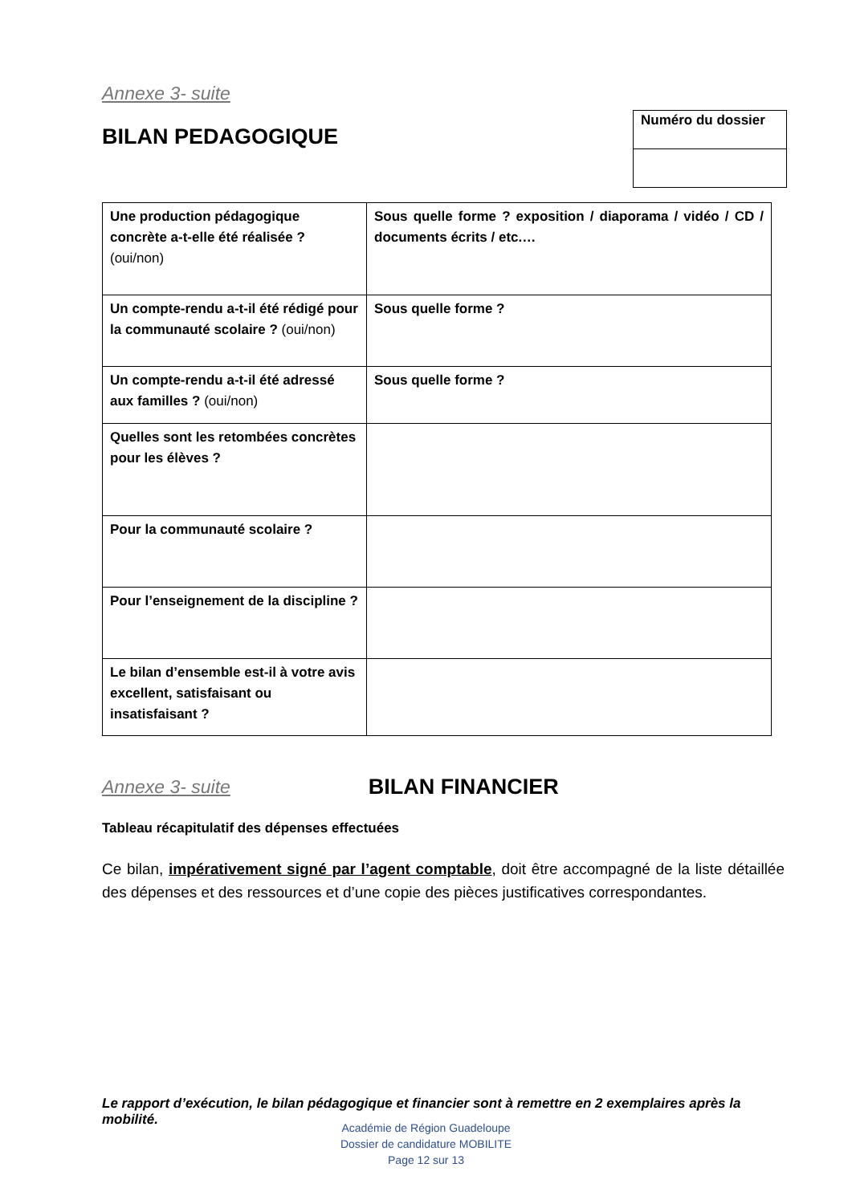Annexe 3- suite
BILAN PEDAGOGIQUE
Numéro du dossier
| Une production pédagogique concrète a-t-elle été réalisée ? (oui/non) | Sous quelle forme ? exposition / diaporama / vidéo / CD / documents écrits / etc.… |
| Un compte-rendu a-t-il été rédigé pour la communauté scolaire ? (oui/non) | Sous quelle forme ? |
| Un compte-rendu a-t-il été adressé aux familles ? (oui/non) | Sous quelle forme ? |
| Quelles sont les retombées concrètes pour les élèves ? | |
| Pour la communauté scolaire ? | |
| Pour l’enseignement de la discipline ? | |
| Le bilan d’ensemble est-il à votre avis excellent, satisfaisant ou insatisfaisant ? | |
Annexe 3- suite
BILAN FINANCIER
Tableau récapitulatif des dépenses effectuées
Ce bilan, impérativement signé par l’agent comptable, doit être accompagné de la liste détaillée des dépenses et des ressources et d’une copie des pièces justificatives correspondantes.
Le rapport d’exécution, le bilan pédagogique et financier sont à remettre en 2 exemplaires après la mobilité.
Académie de Région Guadeloupe
Dossier de candidature MOBILITE
Page 12 sur 13